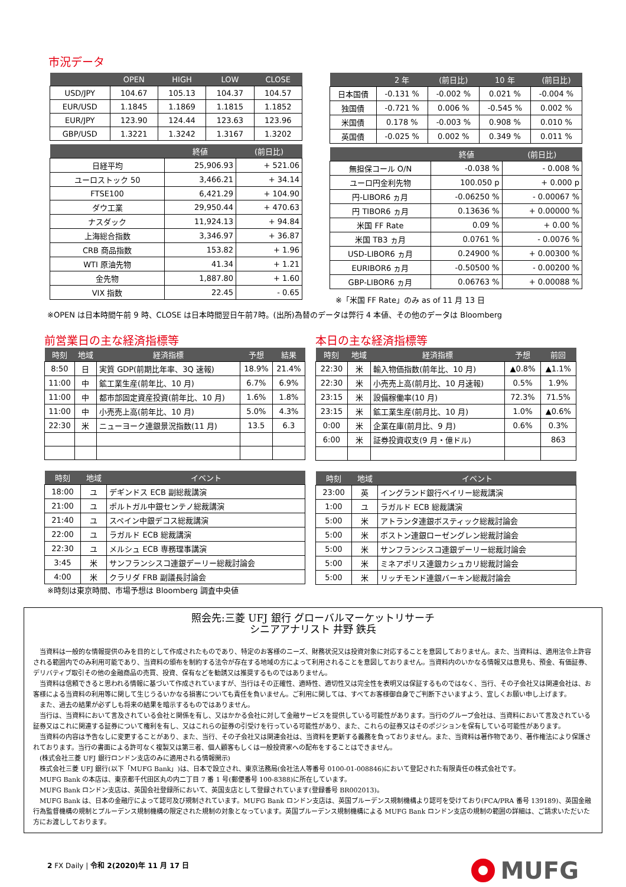市況データ
| | OPEN | HIGH | LOW | CLOSE |
| --- | --- | --- | --- | --- |
| USD/JPY | 104.67 | 105.13 | 104.37 | 104.57 |
| EUR/USD | 1.1845 | 1.1869 | 1.1815 | 1.1852 |
| EUR/JPY | 123.90 | 124.44 | 123.63 | 123.96 |
| GBP/USD | 1.3221 | 1.3242 | 1.3167 | 1.3202 |
| | 終値 | (前日比) |
| --- | --- | --- |
| 日経平均 | 25,906.93 | + 521.06 |
| ユーロストック 50 | 3,466.21 | + 34.14 |
| FTSE100 | 6,421.29 | + 104.90 |
| ダウ工業 | 29,950.44 | + 470.63 |
| ナスダック | 11,924.13 | + 94.84 |
| 上海総合指数 | 3,346.97 | + 36.87 |
| CRB 商品指数 | 153.82 | + 1.96 |
| WTI 原油先物 | 41.34 | + 1.21 |
| 金先物 | 1,887.80 | + 1.60 |
| VIX 指数 | 22.45 | - 0.65 |
| | 2 年 | (前日比) | 10 年 | (前日比) |
| --- | --- | --- | --- | --- |
| 日本国債 | -0.131 % | -0.002 % | 0.021 % | -0.004 % |
| 独国債 | -0.721 % | 0.006 % | -0.545 % | 0.002 % |
| 米国債 | 0.178 % | -0.003 % | 0.908 % | 0.010 % |
| 英国債 | -0.025 % | 0.002 % | 0.349 % | 0.011 % |
| | 終値 | (前日比) |
| --- | --- | --- |
| 無担保コール O/N | -0.038 % | - 0.008 % |
| ユーロ円金利先物 | 100.050 p | + 0.000 p |
| 円-LIBOR6 ヵ月 | -0.06250 % | - 0.00067 % |
| 円 TIBOR6 ヵ月 | 0.13636 % | + 0.00000 % |
| 米国 FF Rate | 0.09 % | + 0.00 % |
| 米国 TB3 ヵ月 | 0.0761 % | - 0.0076 % |
| USD-LIBOR6 ヵ月 | 0.24900 % | + 0.00300 % |
| EURIBOR6 ヵ月 | -0.50500 % | - 0.00200 % |
| GBP-LIBOR6 ヵ月 | 0.06763 % | + 0.00088 % |
※「米国 FF Rate」のみ as of 11 月 13 日
※OPEN は日本時間午前 9 時、CLOSE は日本時間翌日午前7時。(出所)為替のデータは弊行 4 本値、その他のデータは Bloomberg
前営業日の主な経済指標等
| 時刻 | 地域 | 経済指標 | 予想 | 結果 |
| --- | --- | --- | --- | --- |
| 8:50 | 日 | 実質 GDP(前期比年率、3Q 速報) | 18.9% | 21.4% |
| 11:00 | 中 | 鉱工業生産(前年比、10 月) | 6.7% | 6.9% |
| 11:00 | 中 | 都市部固定資産投資(前年比、10 月) | 1.6% | 1.8% |
| 11:00 | 中 | 小売売上高(前年比、10 月) | 5.0% | 4.3% |
| 22:30 | 米 | ニューヨーク連銀景況指数(11 月) | 13.5 | 6.3 |
| 時刻 | 地域 | イベント |
| --- | --- | --- |
| 18:00 | ユ | デギンドス ECB 副総裁講演 |
| 21:00 | ユ | ポルトガル中銀センテノ総裁講演 |
| 21:40 | ユ | スペイン中銀デコス総裁講演 |
| 22:00 | ユ | ラガルド ECB 総裁講演 |
| 22:30 | ユ | メルシュ ECB 専務理事講演 |
| 3:45 | 米 | サンフランシスコ連銀デーリー総裁討論会 |
| 4:00 | 米 | クラリダ FRB 副議長討論会 |
※時刻は東京時間、市場予想は Bloomberg 調査中央値
本日の主な経済指標等
| 時刻 | 地域 | 経済指標 | 予想 | 前回 |
| --- | --- | --- | --- | --- |
| 22:30 | 米 | 輸入物価指数(前年比、10 月) | ▲0.8% | ▲1.1% |
| 22:30 | 米 | 小売売上高(前月比、10 月速報) | 0.5% | 1.9% |
| 23:15 | 米 | 設備稼働率(10 月) | 72.3% | 71.5% |
| 23:15 | 米 | 鉱工業生産(前月比、10 月) | 1.0% | ▲0.6% |
| 0:00 | 米 | 企業在庫(前月比、9 月) | 0.6% | 0.3% |
| 6:00 | 米 | 証券投資収支(9 月・億ドル) | | 863 |
| 時刻 | 地域 | イベント |
| --- | --- | --- |
| 23:00 | 英 | イングランド銀行ベイリー総裁講演 |
| 1:00 | ユ | ラガルド ECB 総裁講演 |
| 5:00 | 米 | アトランタ連銀ボスティック総裁討論会 |
| 5:00 | 米 | ボストン連銀ローゼングレン総裁討論会 |
| 5:00 | 米 | サンフランシスコ連銀デーリー総裁討論会 |
| 5:00 | 米 | ミネアポリス連銀カシュカリ総裁討論会 |
| 5:00 | 米 | リッチモンド連銀バーキン総裁討論会 |
照会先:三菱 UFJ 銀行 グローバルマーケットリサーチ
シニアアナリスト 井野 鉄兵
当資料は一般的な情報提供のみを目的として作成されたものであり、特定のお客様のニーズ、財務状況又は投資対象に対応することを意図しておりません。また、当資料は、適用法令上許容される範囲内でのみ利用可能であり、当資料の頒布を制約する法令が存在する地域の方によって利用されることを意図しておりません。当資料内のいかなる情報又は意見も、預金、有価証券、デリバティブ取引その他の金融商品の売買、投資、保有などを勧誘又は推奨するものではありません。
当資料は信頼できると思われる情報に基づいて作成されていますが、当行はその正確性、適時性、適切性又は完全性を表明又は保証するものではなく、当行、その子会社又は関連会社は、お客様による当資料の利用等に関して生じうるいかなる損害についても責任を負いません。ご利用に関しては、すべてお客様御自身でご判断下さいますよう、宜しくお願い申し上げます。
また、過去の結果が必ずしも将来の結果を暗示するものではありません。
当行は、当資料において言及されている会社と関係を有し、又はかかる会社に対して金融サービスを提供している可能性があります。当行のグループ会社は、当資料において言及されている証券又はこれに関連する証券について権利を有し、又はこれらの証券の引受けを行っている可能性があり、また、これらの証券又はそのポジションを保有している可能性があります。
当資料の内容は予告なしに変更することがあり、また、当行、その子会社又は関連会社は、当資料を更新する義務を負っておりません。また、当資料は著作物であり、著作権法により保護されております。当行の書面による許可なく複製又は第三者、個人顧客もしくは一般投資家への配布をすることはできません。
(株式会社三菱 UFJ 銀行ロンドン支店のみに適用される情報開示)
株式会社三菱 UFJ 銀行(以下「MUFG Bank」)は、日本で設立され、東京法務局(会社法人等番号 0100-01-008846)において登記された有限責任の株式会社です。
MUFG Bank の本店は、東京都千代田区丸の内二丁目 7 番 1 号(郵便番号 100-8388)に所在しています。
MUFG Bank ロンドン支店は、英国会社登録所において、英国支店として登録されています(登録番号 BR002013)。
MUFG Bank は、日本の金融庁によって認可及び規制されています。MUFG Bank ロンドン支店は、英国プルーデンス規制機構より認可を受けており(FCA/PRA 番号 139189)、英国金融行為監督機構の規制とプルーデンス規制機構の限定された規制の対象となっています。英国プルーデンス規制機構による MUFG Bank ロンドン支店の規制の範囲の詳細は、ご請求いただいた方にお渡ししております。
2 FX Daily | 令和 2(2020)年 11 月 17 日
MUFG